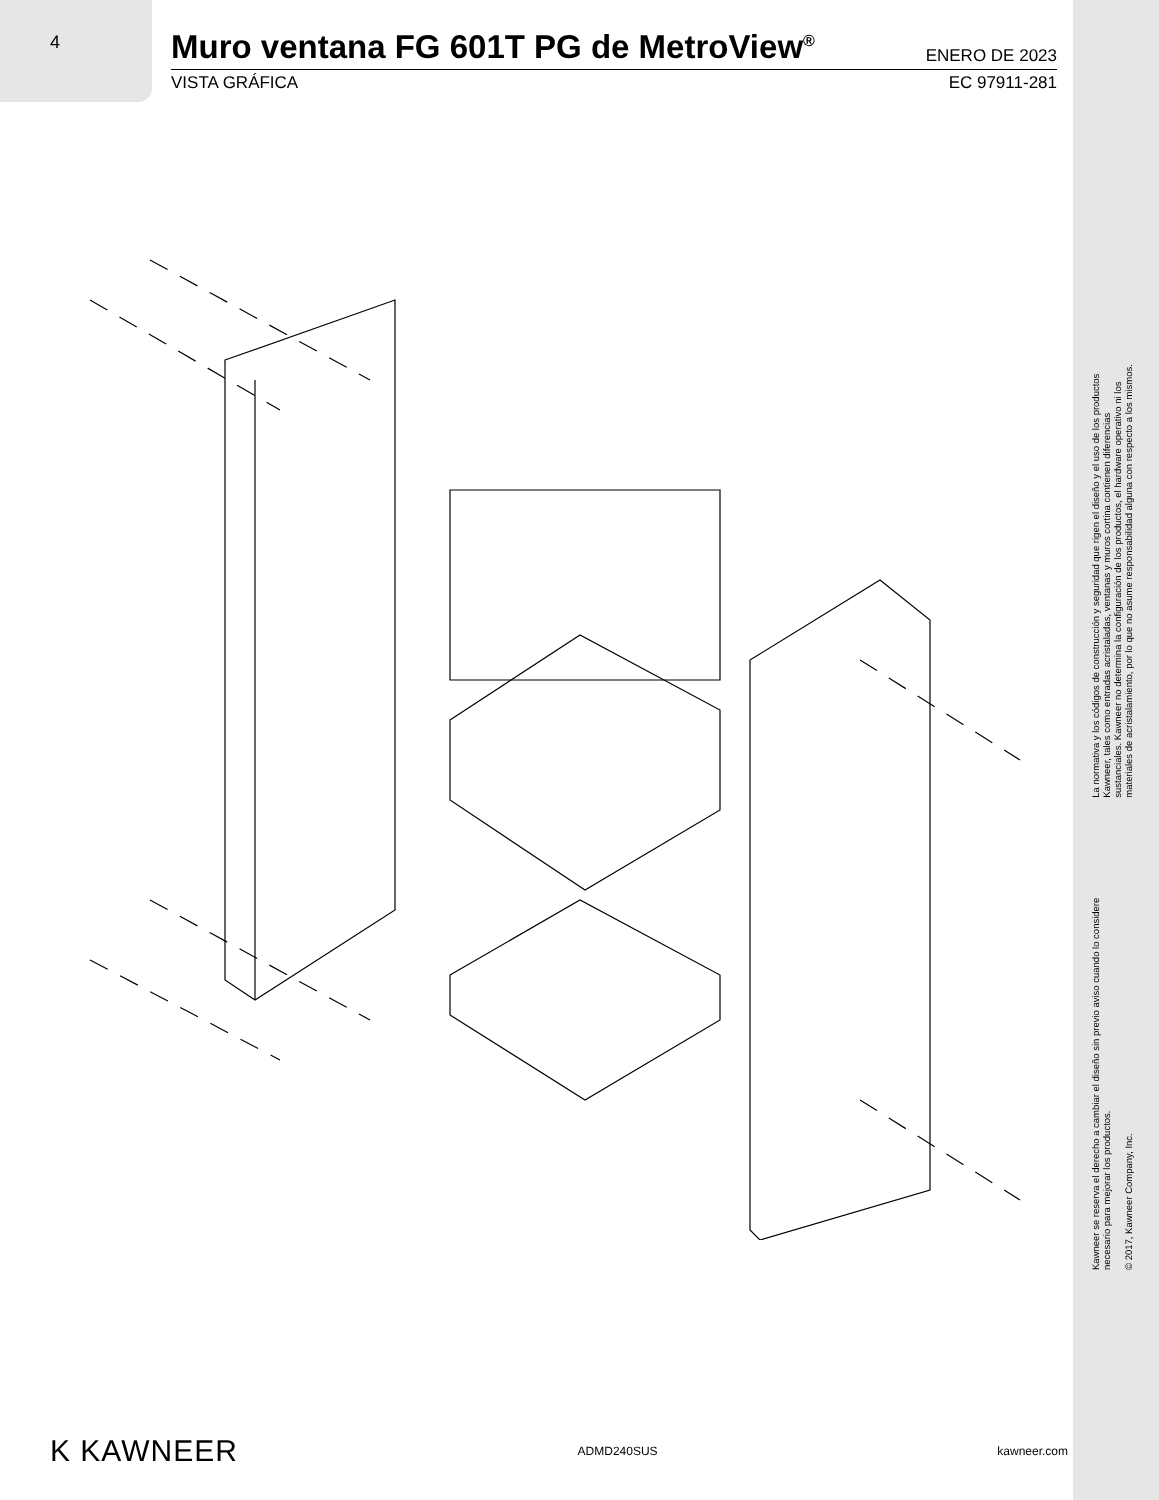4
Muro ventana FG 601T PG de MetroView<sup>®</sup>
ENERO DE 2023
VISTA GRÁFICA EC 97911-281
Kawneer se reserva el derecho a cambiar el diseño sin previo aviso cuando lo considere
necesario para mejorar los productos.
© 2017, Kawneer Company, Inc.
La normativa y los códigos de construcción y seguridad que rigen el diseño y el uso de los productos
Kawneer, tales como entradas acristaladas, ventanas y muros cortina contienen diferencias
sustanciales. Kawneer no determina la configuración de los productos, el hardware operativo ni los
materiales de acristalamiento, por lo que no asume responsabilidad alguna con respecto a los mismos.
K KAWNEER ADMD240SUS kawneer.com